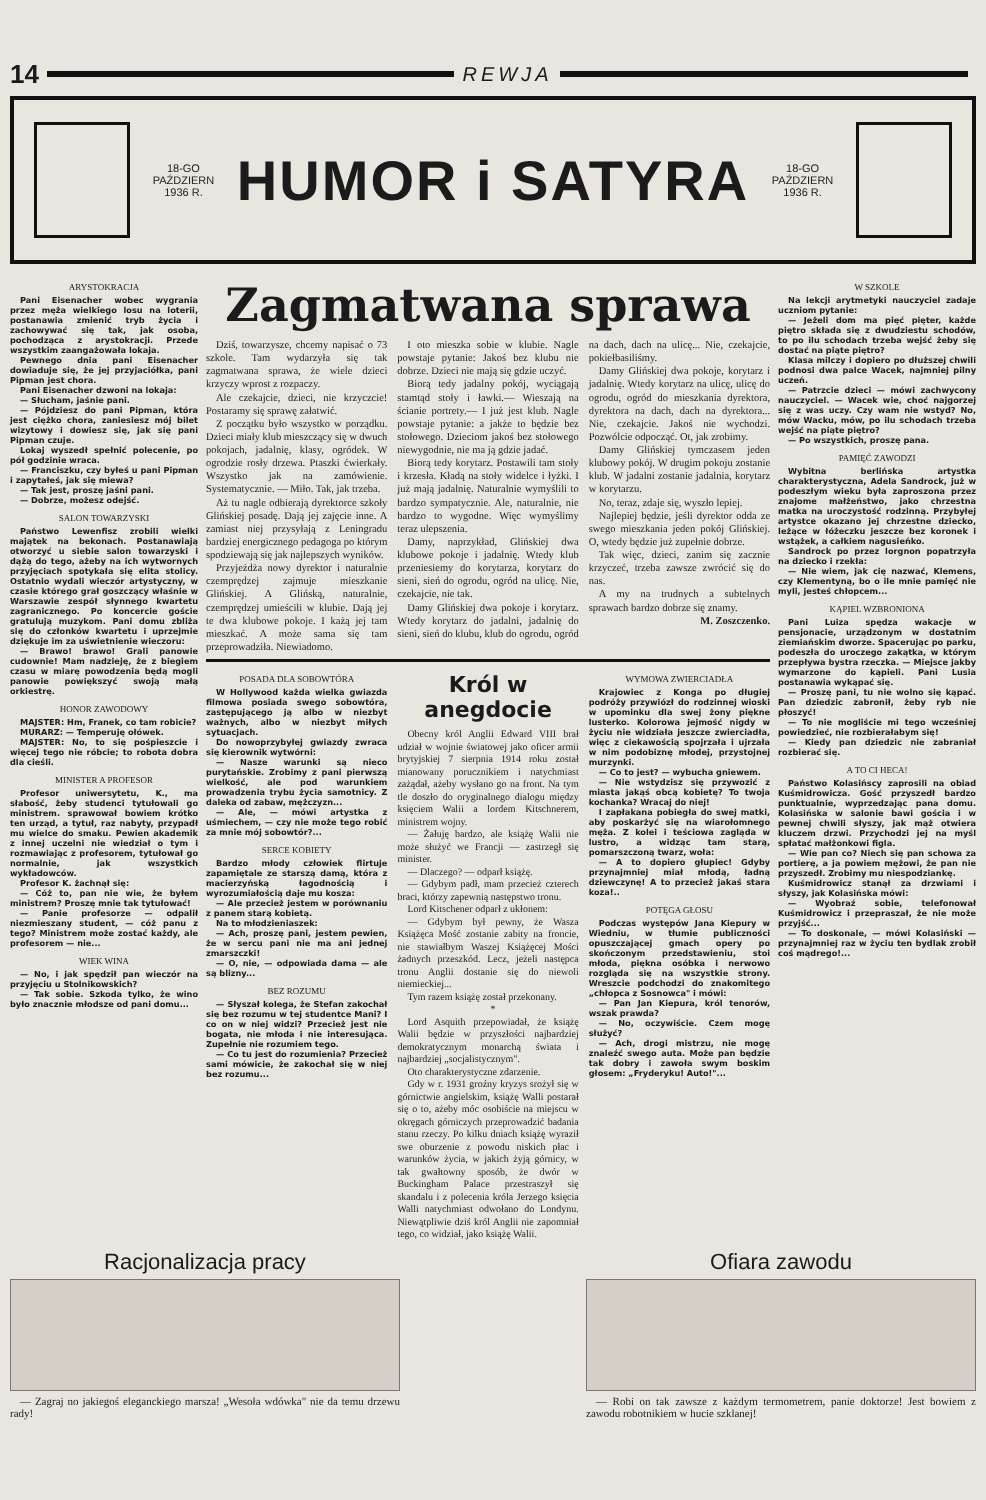14 REWJA
18-GO PAŹDZIERN 1936 R.
HUMOR i SATYRA
18-GO PAŹDZIERN 1936 R.
ARYSTOKRACJA
Pani Eisenacher wobec wygrania przez męża wielkiego losu na loterii, postanawia zmienić tryb życia i zachowywać się tak, jak osoba, pochodząca z arystokracji. Przede wszystkim zaangażowała lokaja.
Pewnego dnia pani Eisenacher dowiaduje się, że jej przyjaciółka, pani Pipman jest chora.
Pani Eisenacher dzwoni na lokaja:
— Słucham, jaśnie pani.
— Pójdziesz do pani Pipman, która jest ciężko chora, zaniesiesz mój bilet wizytowy i dowiesz się, jak się pani Pipman czuje.
Lokaj wyszedł spełnić polecenie, po pół godzinie wraca.
— Franciszku, czy byłeś u pani Pipman i zapytałeś, jak się miewa?
— Tak jest, proszę jaśni pani.
— Dobrze, możesz odejść.
SALON TOWARZYSKI
Państwo Lewenfisz zrobili wielki majątek na bekonach. Postanawiają otworzyć u siebie salon towarzyski i dążą do tego, ażeby na ich wytwornych przyjęciach spotykała się elita stolicy. Ostatnio wydali wieczór artystyczny, w czasie którego grał goszczący właśnie w Warszawie zespół słynnego kwartetu zagranicznego. Po koncercie goście gratulują muzykom. Pani domu zbliża się do członków kwartetu i uprzejmie dziękuje im za uświetnienie wieczoru:
— Brawo! brawo! Grali panowie cudownie! Mam nadzieję, że z biegiem czasu w miarę powodzenia będą mogli panowie powiększyć swoją małą orkiestrę.
HONOR ZAWODOWY
MAJSTER: Hm, Franek, co tam robicie?
MURARZ: — Temperuję ołówek.
MAJSTER: No, to się pośpieszcie i więcej tego nie róbcie; to robota dobra dla cieśli.
MINISTER A PROFESOR
Profesor uniwersytetu, K., ma słabość, żeby studenci tytułowali go ministrem. sprawował bowiem krótko ten urząd, a tytuł, raz nabyty, przypadł mu wielce do smaku. Pewien akademik z innej uczelni nie wiedział o tym i rozmawiając z profesorem, tytułował go normalnie, jak wszystkich wykładowców.
Profesor K. żachnął się:
— Cóż to, pan nie wie, że byłem ministrem? Proszę mnie tak tytułować!
— Panie profesorze — odpalił niezmieszany student, — cóż panu z tego? Ministrem może zostać każdy, ale profesorem — nie...
WIEK WINA
— No, i jak spędził pan wieczór na przyjęciu u Stolnikowskich?
— Tak sobie. Szkoda tylko, że wino było znacznie młodsze od pani domu...
Zagmatwana sprawa
Dziś, towarzysze, chcemy napisać o 73 szkole. Tam wydarzyła się tak zagmatwana sprawa, że wiele dzieci krzyczy wprost z rozpaczy.
Ale czekajcie, dzieci, nie krzyczcie! Postaramy się sprawę załatwić.
Z początku było wszystko w porządku. Dzieci miały klub mieszczący się w dwuch pokojach, jadalnię, klasy, ogródek. W ogrodzie rosły drzewa. Ptaszki ćwierkały. Wszystko jak na zamówienie. Systematycznie. — Miło. Tak, jak trzeba.
Aż tu nagle odbierają dyrektorce szkoły Glińskiej posadę. Dają jej zajęcie inne. A zamiast niej przysyłają z Leningradu bardziej energicznego pedagoga po którym spodziewają się jak najlepszych wyników.
Przyjeżdża nowy dyrektor i naturalnie czemprędzej zajmuje mieszkanie Glińskiej. A Glińską, naturalnie, czemprędzej umieścili w klubie. Dają jej te dwa klubowe pokoje. I każą jej tam mieszkać. A może sama się tam przeprowadziła. Niewiadomo.
I oto mieszka sobie w klubie. Nagle powstaje pytanie: Jakoś bez klubu nie dobrze. Dzieci nie mają się gdzie uczyć.
Biorą tedy jadalny pokój, wyciągają stamtąd stoły i ławki.— Wieszają na ścianie portrety.— I już jest klub. Nagle powstaje pytanie: a jakże to będzie bez stołowego. Dzieciom jakoś bez stołowego niewygodnie, nie ma ją gdzie jadać.
Biorą tedy korytarz. Postawili tam stoły i krzesła. Kładą na stoły widelce i łyżki. I już mają jadalnię. Naturalnie wymyślili to bardzo sympatycznie. Ale, naturalnie, nie bardzo to wygodne. Więc wymyślimy teraz ulepszenia.
Damy, naprzykład, Glińskiej dwa klubowe pokoje i jadalnię. Wtedy klub przeniesiemy do korytarza, korytarz do sieni, sień do ogrodu, ogród na ulicę. Nie, czekajcie, nie tak.
Damy Glińskiej dwa pokoje i korytarz. Wtedy korytarz do jadalni, jadalnię do sieni, sień do klubu, klub do ogrodu, ogród na dach, dach na ulicę... Nie, czekajcie, pokiełbasiliśmy.
Damy Glińskiej dwa pokoje, korytarz i jadalnię. Wtedy korytarz na ulicę, ulicę do ogrodu, ogród do mieszkania dyrektora, dyrektora na dach, dach na dyrektora... Nie, czekajcie. Jakoś nie wychodzi. Pozwólcie odpocząć. Ot, jak zrobimy.
Damy Glińskiej tymczasem jeden klubowy pokój. W drugim pokoju zostanie klub. W jadalni zostanie jadalnia, korytarz w korytarzu.
No, teraz, zdaje się, wyszło lepiej.
Najlepiej będzie, jeśli dyrektor odda ze swego mieszkania jeden pokój Glińskiej. O, wtedy będzie już zupełnie dobrze.
Tak więc, dzieci, zanim się zacznie krzyczeć, trzeba zawsze zwrócić się do nas.
A my na trudnych a subtelnych sprawach bardzo dobrze się znamy.
M. Zoszczenko.
POSADA DLA SOBOWTÓRA
W Hollywood każda wielka gwiazda filmowa posiada swego sobowtóra, zastępującego ją albo w niezbyt ważnych, albo w niezbyt miłych sytuacjach.
Do nowoprzybyłej gwiazdy zwraca się kierownik wytwórni:
— Nasze warunki są nieco purytańskie. Zrobimy z pani pierwszą wielkość, ale pod warunkiem prowadzenia trybu życia samotnicy. Z daleka od zabaw, mężczyzn...
— Ale, — mówi artystka z uśmiechem, — czy nie może tego robić za mnie mój sobowtór?...
SERCE KOBIETY
Bardzo młody człowiek flirtuje zapamiętale ze starszą damą, która z macierzyńską łagodnością i wyrozumiałością daje mu kosza:
— Ale przecież jestem w porównaniu z panem starą kobietą.
Na to młodzieniaszek:
— Ach, proszę pani, jestem pewien, że w sercu pani nie ma ani jednej zmarszczki!
— O, nie, — odpowiada dama — ale są blizny...
BEZ ROZUMU
— Słyszał kolega, że Stefan zakochał się bez rozumu w tej studentce Mani? I co on w niej widzi? Przecież jest nie bogata, nie młoda i nie interesująca. Zupełnie nie rozumiem tego.
— Co tu jest do rozumienia? Przecież sami mówicie, że zakochał się w niej bez rozumu...
Król w anegdocie
Obecny król Anglii Edward VIII brał udział w wojnie światowej jako oficer armii brytyjskiej 7 sierpnia 1914 roku został mianowany porucznikiem i natychmiast zażądał, ażeby wysłano go na front. Na tym tle doszło do oryginalnego dialogu między księciem Walii a lordem Kitschnerem, ministrem wojny.
— Żałuję bardzo, ale książę Walii nie może służyć we Francji — zastrzegł się minister.
— Dlaczego? — odparł książę.
— Gdybym padł, mam przecież czterech braci, którzy zapewnią następstwo tronu.
Lord Kitschener odparł z ukłonem:
— Gdybym był pewny, że Wasza Książęca Mość zostanie zabity na froncie, nie stawiałbym Waszej Książęcej Mości żadnych przeszkód. Lecz, jeżeli następca tronu Anglii dostanie się do niewoli niemieckiej...
Tym razem książę został przekonany.
*
Lord Asquith przepowiadał, że książę Walii będzie w przyszłości najbardziej demokratycznym monarchą świata i najbardziej „socjalistycznym".
Oto charakterystyczne zdarzenie.
Gdy w r. 1931 groźny kryzys srożył się w górnictwie angielskim, książę Walli postarał się o to, ażeby móc osobiście na miejscu w okręgach górniczych przeprowadzić badania stanu rzeczy. Po kilku dniach książę wyraził swe oburzenie z powodu niskich płac i warunków życia, w jakich żyją górnicy, w tak gwałtowny sposób, że dwór w Buckingham Palace przestraszył się skandalu i z polecenia króla Jerzego księcia Walli natychmiast odwołano do Londynu. Niewątpliwie dziś król Anglii nie zapomniał tego, co widział, jako książę Walii.
WYMOWA ZWIERCIADŁA
Krajowiec z Konga po długiej podróży przywiózł do rodzinnej wioski w upominku dla swej żony piękne lusterko. Kolorowa jejmość nigdy w życiu nie widziała jeszcze zwierciadła, więc z ciekawością spojrzała i ujrzała w nim podobiznę młodej, przystojnej murzynki.
— Co to jest? — wybucha gniewem.
— Nie wstydzisz się przywozić z miasta jakąś obcą kobietę? To twoja kochanka? Wracaj do niej!
I zapłakana pobiegła do swej matki, aby poskarżyć się na wiarołomnego męża. Z kolei i teściowa zagląda w lustro, a widząc tam starą, pomarszczoną twarz, woła:
— A to dopiero głupiec! Gdyby przynajmniej miał młodą, ładną dziewczynę! A to przecież jakaś stara koza!..
POTĘGA GŁOSU
Podczas występów Jana Kiepury w Wiedniu, w tłumie publiczności opuszczającej gmach opery po skończonym przedstawieniu, stoi młoda, piękna osóbka i nerwowo rozgląda się na wszystkie strony. Wreszcie podchodzi do znakomitego „chłopca z Sosnowca" i mówi:
— Pan Jan Kiepura, król tenorów, wszak prawda?
— No, oczywiście. Czem mogę służyć?
— Ach, drogi mistrzu, nie mogę znaleźć swego auta. Może pan będzie tak dobry i zawoła swym boskim głosem: „Fryderyku! Auto!"...
W SZKOLE
Na lekcji arytmetyki nauczyciel zadaje uczniom pytanie:
— Jeżeli dom ma pięć pięter, każde piętro składa się z dwudziestu schodów, to po ilu schodach trzeba wejść żeby się dostać na piąte piętro?
Klasa milczy i dopiero po dłuższej chwili podnosi dwa palce Wacek, najmniej pilny uczeń.
— Patrzcie dzieci — mówi zachwycony nauczyciel. — Wacek wie, choć najgorzej się z was uczy. Czy wam nie wstyd? No, mów Wacku, mów, po ilu schodach trzeba wejść na piąte piętro?
— Po wszystkich, proszę pana.
PAMIĘĆ ZAWODZI
Wybitna berlińska artystka charakterystyczna, Adela Sandrock, już w podeszłym wieku była zaproszona przez znajome małżeństwo, jako chrzestna matka na uroczystość rodzinną. Przybyłej artystce okazano jej chrzestne dziecko, leżące w łóżeczku jeszcze bez koronek i wstążek, a całkiem nagusieńko.
Sandrock po przez lorgnon popatrzyła na dziecko i rzekła:
— Nie wiem, jak cię nazwać, Klemens, czy Klementyną, bo o ile mnie pamięć nie myli, jesteś chłopcem...
KĄPIEL WZBRONIONA
Pani Luiza spędza wakacje w pensjonacie, urządzonym w dostatnim ziemiańskim dworze. Spacerując po parku, podeszła do uroczego zakątka, w którym przepływa bystra rzeczka. — Miejsce jakby wymarzone do kąpieli. Pani Lusia postanawia wykąpać się.
— Proszę pani, tu nie wolno się kąpać. Pan dziedzic zabronił, żeby ryb nie płoszyć!
— To nie mogliście mi tego wcześniej powiedzieć, nie rozbierałabym się!
— Kiedy pan dziedzic nie zabraniał rozbierać się.
A TO CI HECA!
Państwo Kolasińscy zaprosili na obiad Kuśmidrowicza. Gość przyszedł bardzo punktualnie, wyprzedzając pana domu. Kolasińska w salonie bawi gościa i w pewnej chwili słyszy, jak mąż otwiera kluczem drzwi. Przychodzi jej na myśl spłatać małżonkowi figla.
— Wie pan co? Niech się pan schowa za portierę, a ja powiem mężowi, że pan nie przyszedł. Zrobimy mu niespodziankę.
Kuśmidrowicz stanął za drzwiami i słyszy, jak Kolasińska mówi:
— Wyobraź sobie, telefonował Kuśmidrowicz i przepraszał, że nie może przyjść...
— To doskonale, — mówi Kolasiński — przynajmniej raz w życiu ten bydlak zrobił coś mądrego!...
Racjonalizacja pracy
— Zagraj no jakiegoś eleganckiego marsza! „Wesoła wdówka" nie da temu drzewu rady!
Ofiara zawodu
— Robi on tak zawsze z każdym termometrem, panie doktorze! Jest bowiem z zawodu robotnikiem w hucie szklanej!